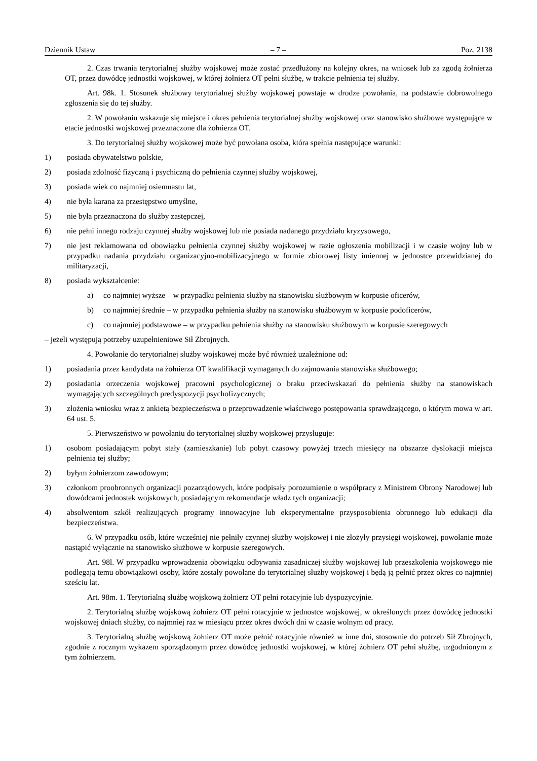Dziennik Ustaw – 7 – Poz. 2138
2. Czas trwania terytorialnej służby wojskowej może zostać przedłużony na kolejny okres, na wniosek lub za zgodą żołnierza OT, przez dowódcę jednostki wojskowej, w której żołnierz OT pełni służbę, w trakcie pełnienia tej służby.
Art. 98k. 1. Stosunek służbowy terytorialnej służby wojskowej powstaje w drodze powołania, na podstawie dobrowolnego zgłoszenia się do tej służby.
2. W powołaniu wskazuje się miejsce i okres pełnienia terytorialnej służby wojskowej oraz stanowisko służbowe występujące w etacie jednostki wojskowej przeznaczone dla żołnierza OT.
3. Do terytorialnej służby wojskowej może być powołana osoba, która spełnia następujące warunki:
1) posiada obywatelstwo polskie,
2) posiada zdolność fizyczną i psychiczną do pełnienia czynnej służby wojskowej,
3) posiada wiek co najmniej osiemnastu lat,
4) nie była karana za przestępstwo umyślne,
5) nie była przeznaczona do służby zastępczej,
6) nie pełni innego rodzaju czynnej służby wojskowej lub nie posiada nadanego przydziału kryzysowego,
7) nie jest reklamowana od obowiązku pełnienia czynnej służby wojskowej w razie ogłoszenia mobilizacji i w czasie wojny lub w przypadku nadania przydziału organizacyjno-mobilizacyjnego w formie zbiorowej listy imiennej w jednostce przewidzianej do militaryzacji,
8) posiada wykształcenie:
a) co najmniej wyższe – w przypadku pełnienia służby na stanowisku służbowym w korpusie oficerów,
b) co najmniej średnie – w przypadku pełnienia służby na stanowisku służbowym w korpusie podoficerów,
c) co najmniej podstawowe – w przypadku pełnienia służby na stanowisku służbowym w korpusie szeregowych
– jeżeli występują potrzeby uzupełnieniowe Sił Zbrojnych.
4. Powołanie do terytorialnej służby wojskowej może być również uzależnione od:
1) posiadania przez kandydata na żołnierza OT kwalifikacji wymaganych do zajmowania stanowiska służbowego;
2) posiadania orzeczenia wojskowej pracowni psychologicznej o braku przeciwskazań do pełnienia służby na stanowiskach wymagających szczególnych predyspozycji psychofizycznych;
3) złożenia wniosku wraz z ankietą bezpieczeństwa o przeprowadzenie właściwego postępowania sprawdzającego, o którym mowa w art. 64 ust. 5.
5. Pierwszeństwo w powołaniu do terytorialnej służby wojskowej przysługuje:
1) osobom posiadającym pobyt stały (zamieszkanie) lub pobyt czasowy powyżej trzech miesięcy na obszarze dyslokacji miejsca pełnienia tej służby;
2) byłym żołnierzom zawodowym;
3) członkom proobronnych organizacji pozarządowych, które podpisały porozumienie o współpracy z Ministrem Obrony Narodowej lub dowódcami jednostek wojskowych, posiadającym rekomendacje władz tych organizacji;
4) absolwentom szkół realizujących programy innowacyjne lub eksperymentalne przysposobienia obronnego lub edukacji dla bezpieczeństwa.
6. W przypadku osób, które wcześniej nie pełniły czynnej służby wojskowej i nie złożyły przysięgi wojskowej, powołanie może nastąpić wyłącznie na stanowisko służbowe w korpusie szeregowych.
Art. 98l. W przypadku wprowadzenia obowiązku odbywania zasadniczej służby wojskowej lub przeszkolenia wojskowego nie podlegają temu obowiązkowi osoby, które zostały powołane do terytorialnej służby wojskowej i będą ją pełnić przez okres co najmniej sześciu lat.
Art. 98m. 1. Terytorialną służbę wojskową żołnierz OT pełni rotacyjnie lub dyspozycyjnie.
2. Terytorialną służbę wojskową żołnierz OT pełni rotacyjnie w jednostce wojskowej, w określonych przez dowódcę jednostki wojskowej dniach służby, co najmniej raz w miesiącu przez okres dwóch dni w czasie wolnym od pracy.
3. Terytorialną służbę wojskową żołnierz OT może pełnić rotacyjnie również w inne dni, stosownie do potrzeb Sił Zbrojnych, zgodnie z rocznym wykazem sporządzonym przez dowódcę jednostki wojskowej, w której żołnierz OT pełni służbę, uzgodnionym z tym żołnierzem.